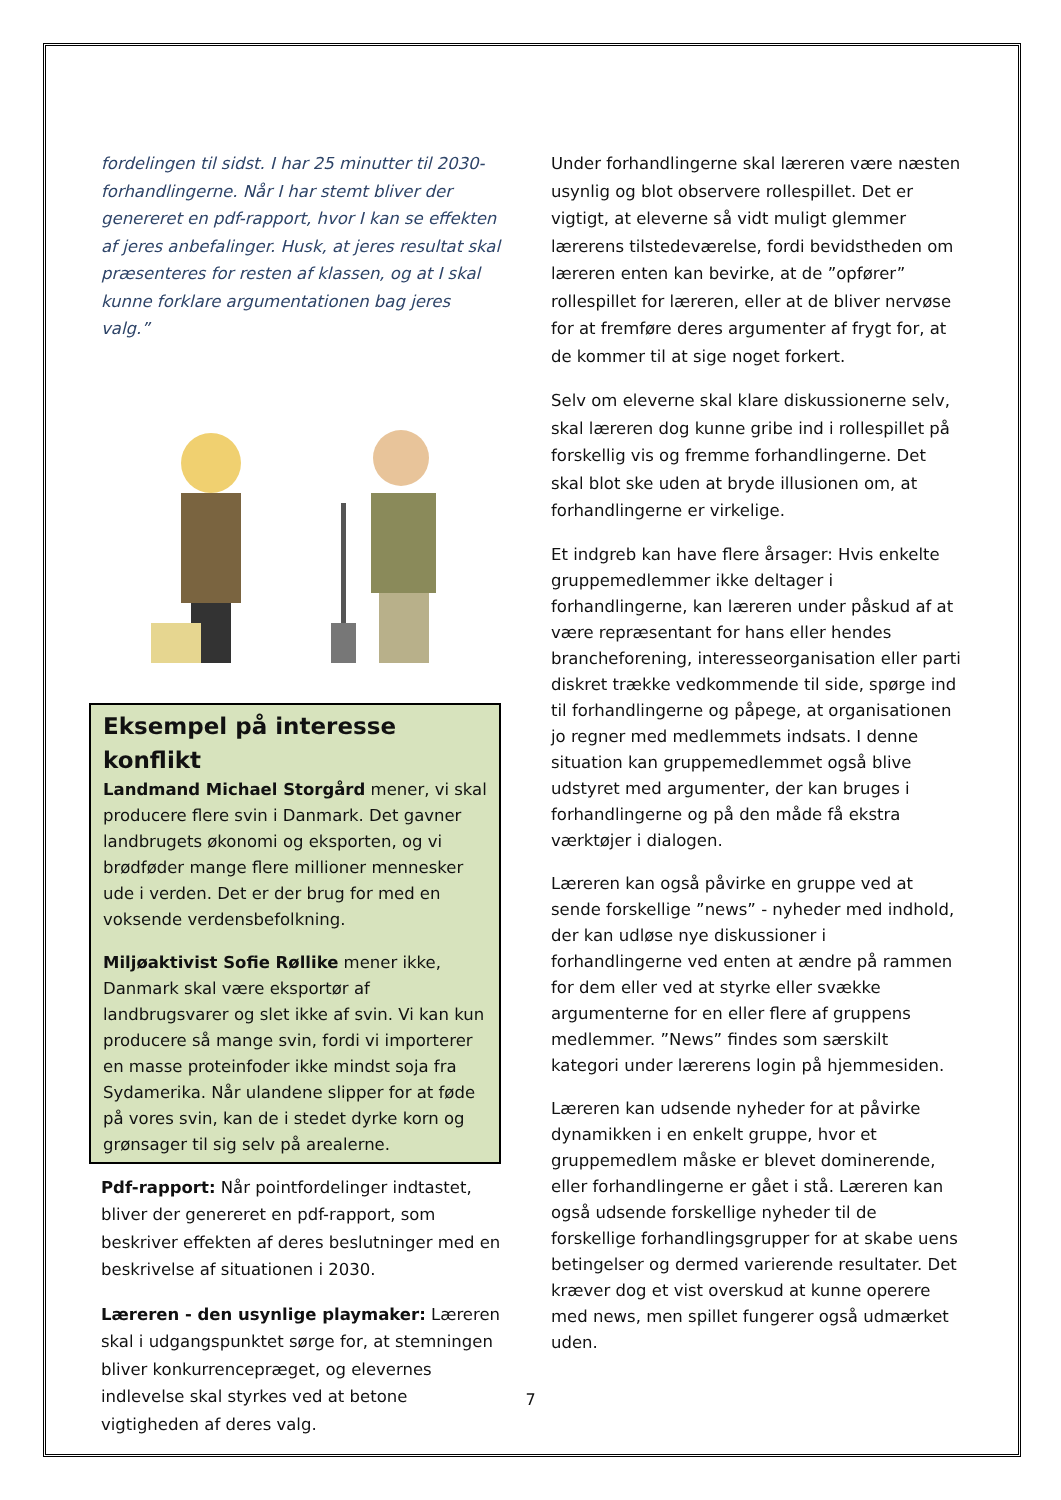fordelingen til sidst. I har 25 minutter til 2030-forhandlingerne. Når I har stemt bliver der genereret en pdf-rapport, hvor I kan se effekten af jeres anbefalinger. Husk, at jeres resultat skal præsenteres for resten af klassen, og at I skal kunne forklare argumentationen bag jeres valg.”
Eksempel på interesse konflikt
Landmand Michael Storgård mener, vi skal producere flere svin i Danmark. Det gavner landbrugets økonomi og eksporten, og vi brødføder mange flere millioner mennesker ude i verden. Det er der brug for med en voksende verdensbefolkning.
Miljøaktivist Sofie Røllike mener ikke, Danmark skal være eksportør af landbrugsvarer og slet ikke af svin. Vi kan kun producere så mange svin, fordi vi importerer en masse proteinfoder ikke mindst soja fra Sydamerika. Når ulandene slipper for at føde på vores svin, kan de i stedet dyrke korn og grønsager til sig selv på arealerne.
Pdf-rapport: Når pointfordelinger indtastet, bliver der genereret en pdf-rapport, som beskriver effekten af deres beslutninger med en beskrivelse af situationen i 2030.
Læreren - den usynlige playmaker: Læreren skal i udgangspunktet sørge for, at stemningen bliver konkurrencepræget, og elevernes indlevelse skal styrkes ved at betone vigtigheden af deres valg.
Under forhandlingerne skal læreren være næsten usynlig og blot observere rollespillet. Det er vigtigt, at eleverne så vidt muligt glemmer lærerens tilstedeværelse, fordi bevidstheden om læreren enten kan bevirke, at de ”opfører” rollespillet for læreren, eller at de bliver nervøse for at fremføre deres argumenter af frygt for, at de kommer til at sige noget forkert.
Selv om eleverne skal klare diskussionerne selv, skal læreren dog kunne gribe ind i rollespillet på forskellig vis og fremme forhandlingerne. Det skal blot ske uden at bryde illusionen om, at forhandlingerne er virkelige.
Et indgreb kan have flere årsager: Hvis enkelte gruppemedlemmer ikke deltager i forhandlingerne, kan læreren under påskud af at være repræsentant for hans eller hendes brancheforening, interesseorganisation eller parti diskret trække vedkommende til side, spørge ind til forhandlingerne og påpege, at organisationen jo regner med medlemmets indsats. I denne situation kan gruppemedlemmet også blive udstyret med argumenter, der kan bruges i forhandlingerne og på den måde få ekstra værktøjer i dialogen.
Læreren kan også påvirke en gruppe ved at sende forskellige ”news” - nyheder med indhold, der kan udløse nye diskussioner i forhandlingerne ved enten at ændre på rammen for dem eller ved at styrke eller svække argumenterne for en eller flere af gruppens medlemmer. ”News” findes som særskilt kategori under lærerens login på hjemmesiden.
Læreren kan udsende nyheder for at påvirke dynamikken i en enkelt gruppe, hvor et gruppemedlem måske er blevet dominerende, eller forhandlingerne er gået i stå. Læreren kan også udsende forskellige nyheder til de forskellige forhandlingsgrupper for at skabe uens betingelser og dermed varierende resultater. Det kræver dog et vist overskud at kunne operere med news, men spillet fungerer også udmærket uden.
7